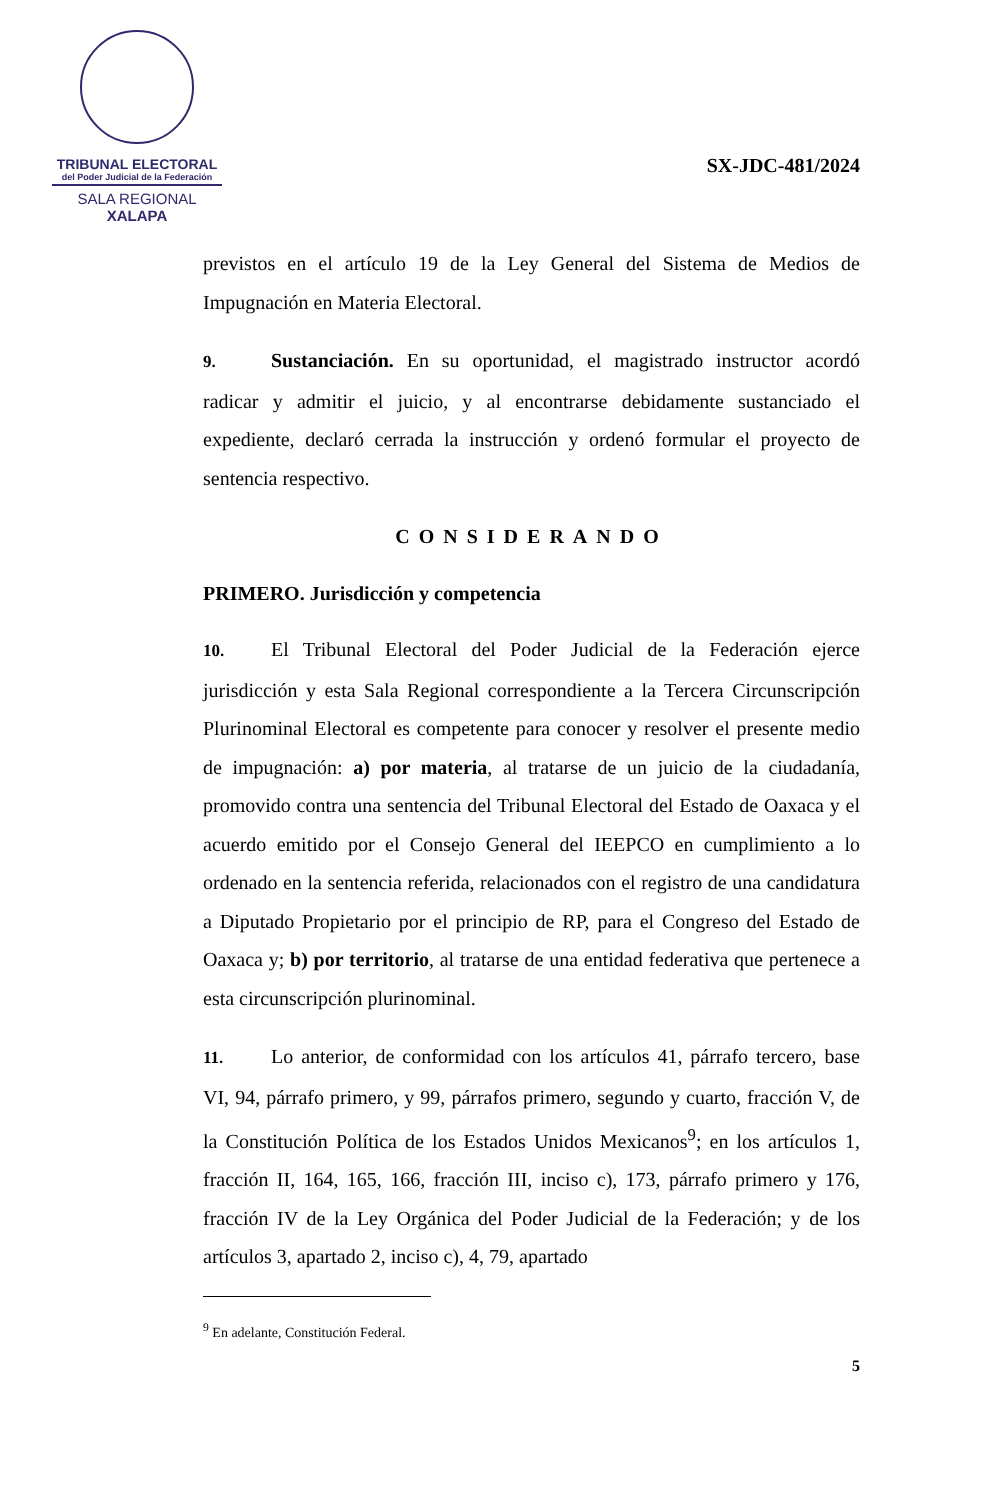TRIBUNAL ELECTORAL
del Poder Judicial de la Federación
SALA REGIONAL
XALAPA
SX-JDC-481/2024
previstos en el artículo 19 de la Ley General del Sistema de Medios de Impugnación en Materia Electoral.
9. Sustanciación. En su oportunidad, el magistrado instructor acordó radicar y admitir el juicio, y al encontrarse debidamente sustanciado el expediente, declaró cerrada la instrucción y ordenó formular el proyecto de sentencia respectivo.
CONSIDERANDO
PRIMERO. Jurisdicción y competencia
10. El Tribunal Electoral del Poder Judicial de la Federación ejerce jurisdicción y esta Sala Regional correspondiente a la Tercera Circunscripción Plurinominal Electoral es competente para conocer y resolver el presente medio de impugnación: a) por materia, al tratarse de un juicio de la ciudadanía, promovido contra una sentencia del Tribunal Electoral del Estado de Oaxaca y el acuerdo emitido por el Consejo General del IEEPCO en cumplimiento a lo ordenado en la sentencia referida, relacionados con el registro de una candidatura a Diputado Propietario por el principio de RP, para el Congreso del Estado de Oaxaca y; b) por territorio, al tratarse de una entidad federativa que pertenece a esta circunscripción plurinominal.
11. Lo anterior, de conformidad con los artículos 41, párrafo tercero, base VI, 94, párrafo primero, y 99, párrafos primero, segundo y cuarto, fracción V, de la Constitución Política de los Estados Unidos Mexicanos<sup>9</sup>; en los artículos 1, fracción II, 164, 165, 166, fracción III, inciso c), 173, párrafo primero y 176, fracción IV de la Ley Orgánica del Poder Judicial de la Federación; y de los artículos 3, apartado 2, inciso c), 4, 79, apartado
<sup>9</sup> En adelante, Constitución Federal.
5